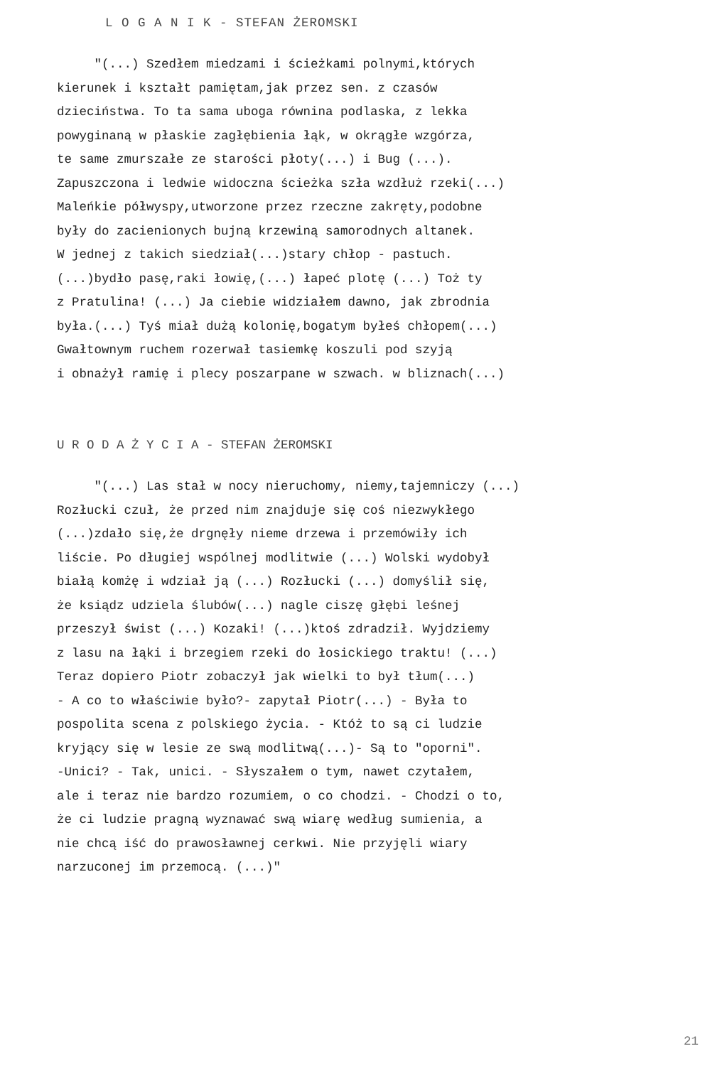L O G A N I K - STEFAN ŻEROMSKI
"(...) Szedłem miedzami i ścieżkami polnymi,których kierunek i kształt pamiętam,jak przez sen. z czasów dzieciństwa. To ta sama uboga równina podlaska, z lekka powyginaną w płaskie zagłębienia łąk, w okrągłe wzgórza, te same zmurszałe ze starości płoty(...) i Bug (...). Zapuszczona i ledwie widoczna ścieżka szła wzdłuż rzeki(...) Maleńkie półwyspy,utworzone przez rzeczne zakręty,podobne były do zacienionych bujną krzewiną samorodnych altanek. W jednej z takich siedział(...)stary chłop - pastuch. (...)bydło pasę,raki łowię,(...) łapeć plotę (...) Toż ty z Pratulina! (...) Ja ciebie widziałem dawno, jak zbrodnia była.(...) Tyś miał dużą kolonię,bogatym byłeś chłopem(...) Gwałtownym ruchem rozerwał tasiemkę koszuli pod szyją i obnażył ramię i plecy poszarpane w szwach. w bliznach(...)
U R O D A Ż Y C I A - STEFAN ŻEROMSKI
"(...) Las stał w nocy nieruchomy, niemy,tajemniczy (...) Rozłucki czuł, że przed nim znajduje się coś niezwykłego (...)zdało się,że drgnęły nieme drzewa i przemówiły ich liście. Po długiej wspólnej modlitwie (...) Wolski wydobył białą komżę i wdział ją (...) Rozłucki (...) domyślił się, że ksiądz udziela ślubów(...) nagle ciszę głębi leśnej przeszył świst (...) Kozaki! (...)ktoś zdradził. Wyjdziemy z lasu na łąki i brzegiem rzeki do łosickiego traktu! (...) Teraz dopiero Piotr zobaczył jak wielki to był tłum(...) - A co to właściwie było?- zapytał Piotr(...) - Była to pospolita scena z polskiego życia. - Któż to są ci ludzie kryjący się w lesie ze swą modlitwą(...)- Są to "oporni". -Unici? - Tak, unici. - Słyszałem o tym, nawet czytałem, ale i teraz nie bardzo rozumiem, o co chodzi. - Chodzi o to, że ci ludzie pragną wyznawać swą wiarę według sumienia, a nie chcą iść do prawosławnej cerkwi. Nie przyjęli wiary narzuconej im przemocą. (...)"
21